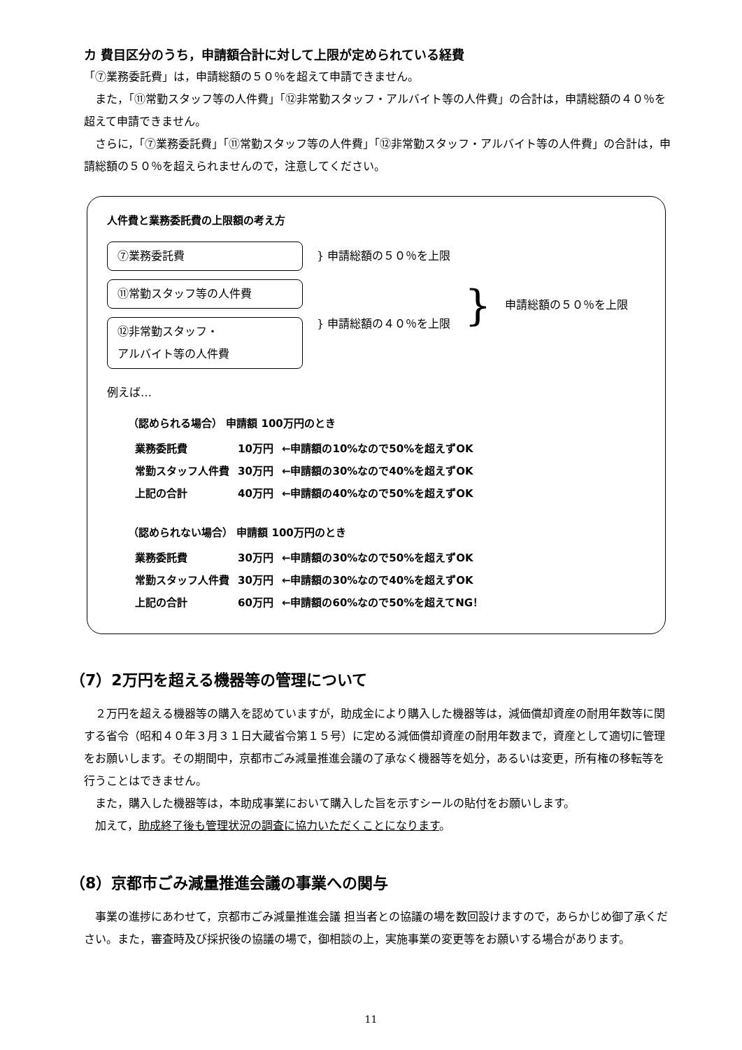カ 費目区分のうち，申請額合計に対して上限が定められている経費
「⑦業務委託費」は，申請総額の５０％を超えて申請できません。
また，「⑪常勤スタッフ等の人件費」「⑫非常勤スタッフ・アルバイト等の人件費」の合計は，申請総額の４０％を超えて申請できません。
さらに，「⑦業務委託費」「⑪常勤スタッフ等の人件費」「⑫非常勤スタッフ・アルバイト等の人件費」の合計は，申請総額の５０％を超えられませんので，注意してください。
人件費と業務委託費の上限額の考え方
⑦業務委託費
} 申請総額の５０％を上限
⑪常勤スタッフ等の人件費
⑫非常勤スタッフ・
アルバイト等の人件費
} 申請総額の４０％を上限
} 申請総額の５０％を上限
例えば…
（認められる場合） 申請額 100万円のとき
| 業務委託費 | 10万円 | ←申請額の10%なので50%を超えずOK |
| 常勤スタッフ人件費 | 30万円 | ←申請額の30%なので40%を超えずOK |
| 上記の合計 | 40万円 | ←申請額の40%なので50%を超えずOK |
（認められない場合） 申請額 100万円のとき
| 業務委託費 | 30万円 | ←申請額の30%なので50%を超えずOK |
| 常勤スタッフ人件費 | 30万円 | ←申請額の30%なので40%を超えずOK |
| 上記の合計 | 60万円 | ←申請額の60%なので50%を超えてNG！ |
（7）2万円を超える機器等の管理について
２万円を超える機器等の購入を認めていますが，助成金により購入した機器等は，減価償却資産の耐用年数等に関する省令（昭和４０年３月３１日大蔵省令第１５号）に定める減価償却資産の耐用年数まで，資産として適切に管理をお願いします。その期間中，京都市ごみ減量推進会議の了承なく機器等を処分，あるいは変更，所有権の移転等を行うことはできません。
また，購入した機器等は，本助成事業において購入した旨を示すシールの貼付をお願いします。
加えて，助成終了後も管理状況の調査に協力いただくことになります。
（8）京都市ごみ減量推進会議の事業への関与
事業の進捗にあわせて，京都市ごみ減量推進会議 担当者との協議の場を数回設けますので，あらかじめ御了承ください。また，審査時及び採択後の協議の場で，御相談の上，実施事業の変更等をお願いする場合があります。
11